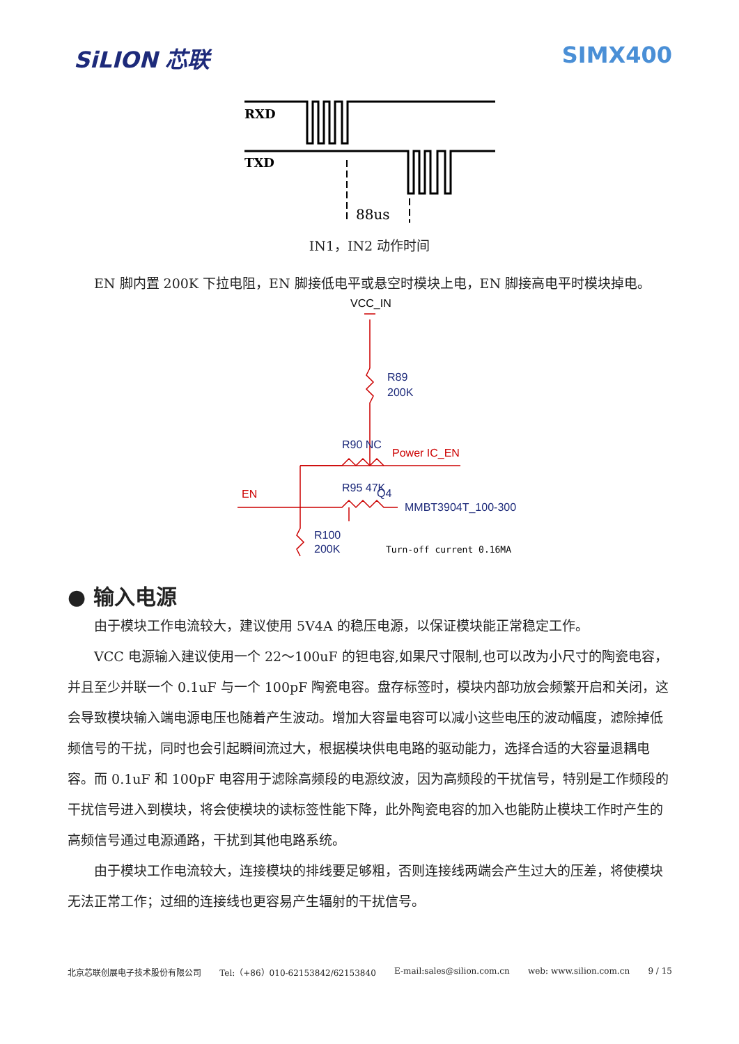SiLION 芯联 SIMX400
RXD
TXD
88us
IN1，IN2 动作时间
EN 脚内置 200K 下拉电阻，EN 脚接低电平或悬空时模块上电，EN 脚接高电平时模块掉电。
VCC_IN
R89
200K
R90 NC
Power IC_EN
R95 47K
EN
Q4
MMBT3904T_100-300
R100
200K
Turn-off current 0.16MA
● 输入电源
由于模块工作电流较大，建议使用 5V4A 的稳压电源，以保证模块能正常稳定工作。
VCC 电源输入建议使用一个 22～100uF 的钽电容,如果尺寸限制,也可以改为小尺寸的陶瓷电容，并且至少并联一个 0.1uF 与一个 100pF 陶瓷电容。盘存标签时，模块内部功放会频繁开启和关闭，这会导致模块输入端电源电压也随着产生波动。增加大容量电容可以减小这些电压的波动幅度，滤除掉低频信号的干扰，同时也会引起瞬间流过大，根据模块供电电路的驱动能力，选择合适的大容量退耦电容。而 0.1uF 和 100pF 电容用于滤除高频段的电源纹波，因为高频段的干扰信号，特别是工作频段的干扰信号进入到模块，将会使模块的读标签性能下降，此外陶瓷电容的加入也能防止模块工作时产生的高频信号通过电源通路，干扰到其他电路系统。
由于模块工作电流较大，连接模块的排线要足够粗，否则连接线两端会产生过大的压差，将使模块无法正常工作；过细的连接线也更容易产生辐射的干扰信号。
北京芯联创展电子技术股份有限公司 Tel:（+86）010-62153842/62153840 E-mail:sales@silion.com.cn web: www.silion.com.cn 9 / 15